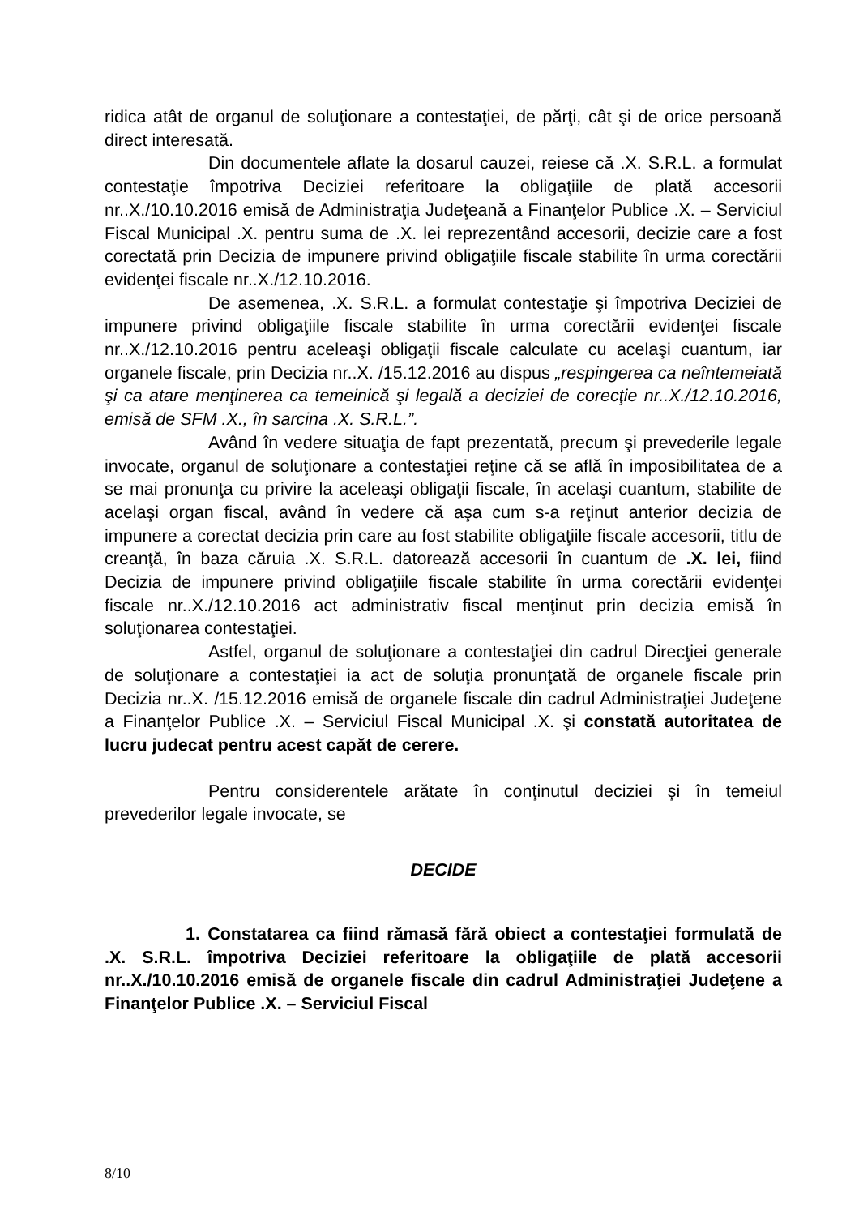ridica atât de organul de soluţionare a contestaţiei, de părţi, cât şi de orice persoană direct interesată.
Din documentele aflate la dosarul cauzei, reiese că .X. S.R.L. a formulat contestaţie împotriva Deciziei referitoare la obligaţiile de plată accesorii nr..X./10.10.2016 emisă de Administraţia Judeţeană a Finanţelor Publice .X. – Serviciul Fiscal Municipal .X. pentru suma de .X. lei reprezentând accesorii, decizie care a fost corectată prin Decizia de impunere privind obligaţiile fiscale stabilite în urma corectării evidenţei fiscale nr..X./12.10.2016.
De asemenea, .X. S.R.L. a formulat contestaţie şi împotriva Deciziei de impunere privind obligaţiile fiscale stabilite în urma corectării evidenţei fiscale nr..X./12.10.2016 pentru aceleaşi obligaţii fiscale calculate cu acelaşi cuantum, iar organele fiscale, prin Decizia nr..X. /15.12.2016 au dispus „respingerea ca neîntemeiată şi ca atare menţinerea ca temeinică şi legală a deciziei de corecţie nr..X./12.10.2016, emisă de SFM .X., în sarcina .X. S.R.L.”.
Având în vedere situaţia de fapt prezentată, precum şi prevederile legale invocate, organul de soluţionare a contestaţiei reţine că se află în imposibilitatea de a se mai pronunţa cu privire la aceleaşi obligaţii fiscale, în acelaşi cuantum, stabilite de acelaşi organ fiscal, având în vedere că aşa cum s-a reţinut anterior decizia de impunere a corectat decizia prin care au fost stabilite obligaţiile fiscale accesorii, titlu de creanţă, în baza căruia .X. S.R.L. datorează accesorii în cuantum de .X. lei, fiind Decizia de impunere privind obligaţiile fiscale stabilite în urma corectării evidenţei fiscale nr..X./12.10.2016 act administrativ fiscal menţinut prin decizia emisă în soluţionarea contestaţiei.
Astfel, organul de soluţionare a contestaţiei din cadrul Direcţiei generale de soluţionare a contestaţiei ia act de soluţia pronunţată de organele fiscale prin Decizia nr..X. /15.12.2016 emisă de organele fiscale din cadrul Administraţiei Judeţene a Finanţelor Publice .X. – Serviciul Fiscal Municipal .X. şi constată autoritatea de lucru judecat pentru acest capăt de cerere.
Pentru considerentele arătate în conţinutul deciziei şi în temeiul prevederilor legale invocate, se
DECIDE
1. Constatarea ca fiind rămasă fără obiect a contestaţiei formulată de .X. S.R.L. împotriva Deciziei referitoare la obligaţiile de plată accesorii nr..X./10.10.2016 emisă de organele fiscale din cadrul Administraţiei Judeţene a Finanţelor Publice .X. – Serviciul Fiscal
8/10